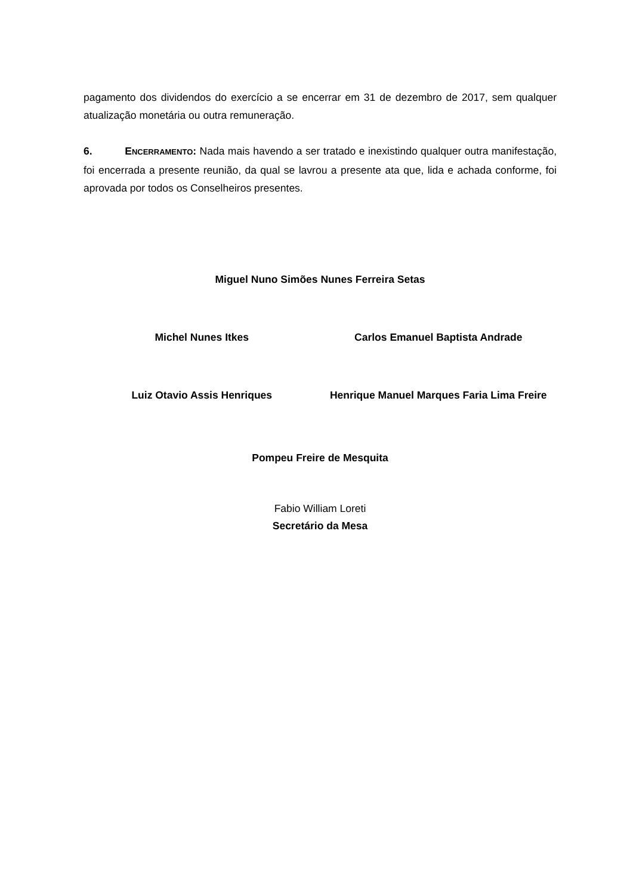pagamento dos dividendos do exercício a se encerrar em 31 de dezembro de 2017, sem qualquer atualização monetária ou outra remuneração.
6. ENCERRAMENTO: Nada mais havendo a ser tratado e inexistindo qualquer outra manifestação, foi encerrada a presente reunião, da qual se lavrou a presente ata que, lida e achada conforme, foi aprovada por todos os Conselheiros presentes.
Miguel Nuno Simões Nunes Ferreira Setas
Michel Nunes Itkes Carlos Emanuel Baptista Andrade
Luiz Otavio Assis Henriques Henrique Manuel Marques Faria Lima Freire
Pompeu Freire de Mesquita
Fabio William Loreti
Secretário da Mesa